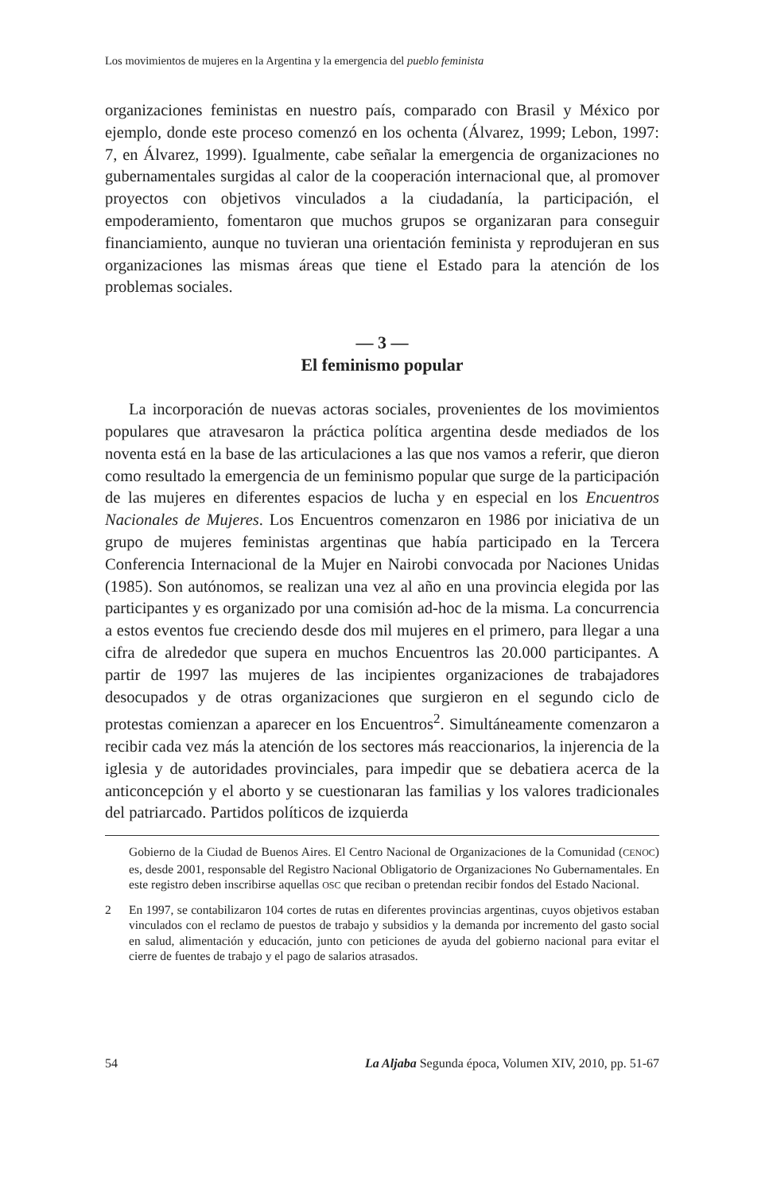Los movimientos de mujeres en la Argentina y la emergencia del pueblo feminista
organizaciones feministas en nuestro país, comparado con Brasil y México por ejemplo, donde este proceso comenzó en los ochenta (Álvarez, 1999; Lebon, 1997: 7, en Álvarez, 1999). Igualmente, cabe señalar la emergencia de organizaciones no gubernamentales surgidas al calor de la cooperación internacional que, al promover proyectos con objetivos vinculados a la ciudadanía, la participación, el empoderamiento, fomentaron que muchos grupos se organizaran para conseguir financiamiento, aunque no tuvieran una orientación feminista y reprodujeran en sus organizaciones las mismas áreas que tiene el Estado para la atención de los problemas sociales.
— 3 —
El feminismo popular
La incorporación de nuevas actoras sociales, provenientes de los movimientos populares que atravesaron la práctica política argentina desde mediados de los noventa está en la base de las articulaciones a las que nos vamos a referir, que dieron como resultado la emergencia de un feminismo popular que surge de la participación de las mujeres en diferentes espacios de lucha y en especial en los Encuentros Nacionales de Mujeres. Los Encuentros comenzaron en 1986 por iniciativa de un grupo de mujeres feministas argentinas que había participado en la Tercera Conferencia Internacional de la Mujer en Nairobi convocada por Naciones Unidas (1985). Son autónomos, se realizan una vez al año en una provincia elegida por las participantes y es organizado por una comisión ad-hoc de la misma. La concurrencia a estos eventos fue creciendo desde dos mil mujeres en el primero, para llegar a una cifra de alrededor que supera en muchos Encuentros las 20.000 participantes. A partir de 1997 las mujeres de las incipientes organizaciones de trabajadores desocupados y de otras organizaciones que surgieron en el segundo ciclo de protestas comienzan a aparecer en los Encuentros<sup>2</sup>. Simultáneamente comenzaron a recibir cada vez más la atención de los sectores más reaccionarios, la injerencia de la iglesia y de autoridades provinciales, para impedir que se debatiera acerca de la anticoncepción y el aborto y se cuestionaran las familias y los valores tradicionales del patriarcado. Partidos políticos de izquierda
Gobierno de la Ciudad de Buenos Aires. El Centro Nacional de Organizaciones de la Comunidad (CENOC) es, desde 2001, responsable del Registro Nacional Obligatorio de Organizaciones No Gubernamentales. En este registro deben inscribirse aquellas OSC que reciban o pretendan recibir fondos del Estado Nacional.
2 En 1997, se contabilizaron 104 cortes de rutas en diferentes provincias argentinas, cuyos objetivos estaban vinculados con el reclamo de puestos de trabajo y subsidios y la demanda por incremento del gasto social en salud, alimentación y educación, junto con peticiones de ayuda del gobierno nacional para evitar el cierre de fuentes de trabajo y el pago de salarios atrasados.
54 La Aljaba Segunda época, Volumen XIV, 2010, pp. 51-67